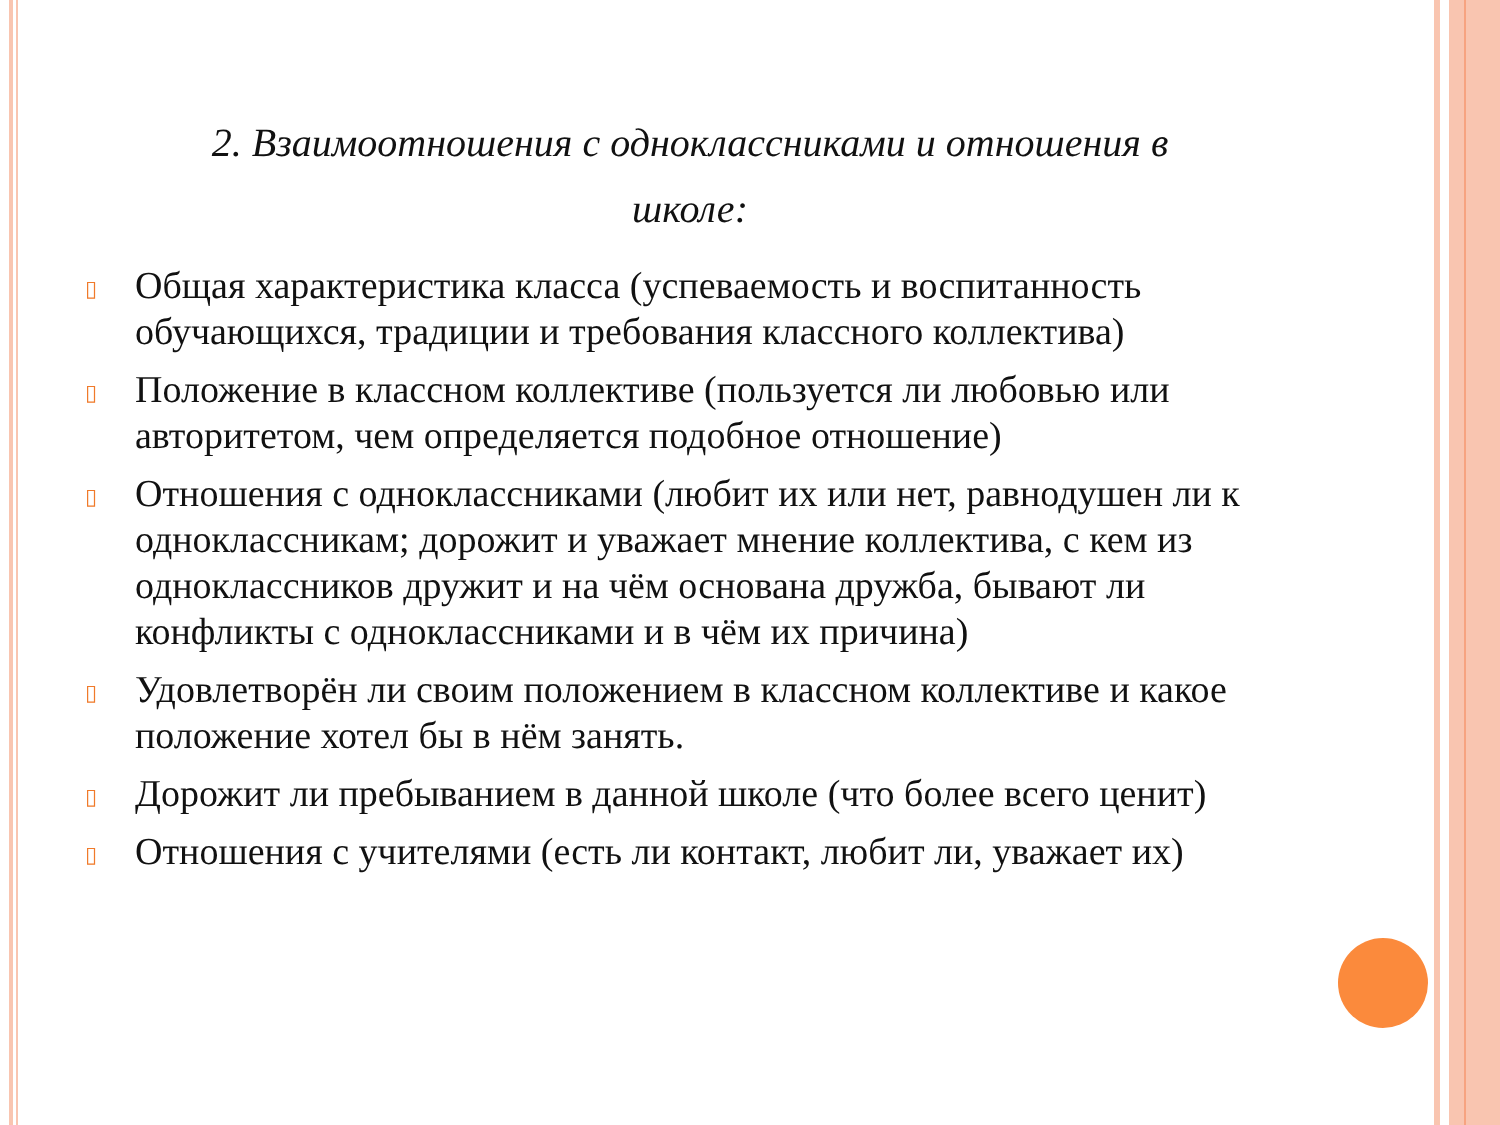2. Взаимоотношения с одноклассниками и отношения в
школе:
▯ Общая характеристика класса (успеваемость и воспитанность обучающихся, традиции и требования классного коллектива)
▯ Положение в классном коллективе (пользуется ли любовью или авторитетом, чем определяется подобное отношение)
▯ Отношения с одноклассниками (любит их или нет, равнодушен ли к одноклассникам; дорожит и уважает мнение коллектива, с кем из одноклассников дружит и на чём основана дружба, бывают ли конфликты с одноклассниками и в чём их причина)
▯ Удовлетворён ли своим положением в классном коллективе и какое положение хотел бы в нём занять.
▯ Дорожит ли пребыванием в данной школе (что более всего ценит)
▯ Отношения с учителями (есть ли контакт, любит ли, уважает их)